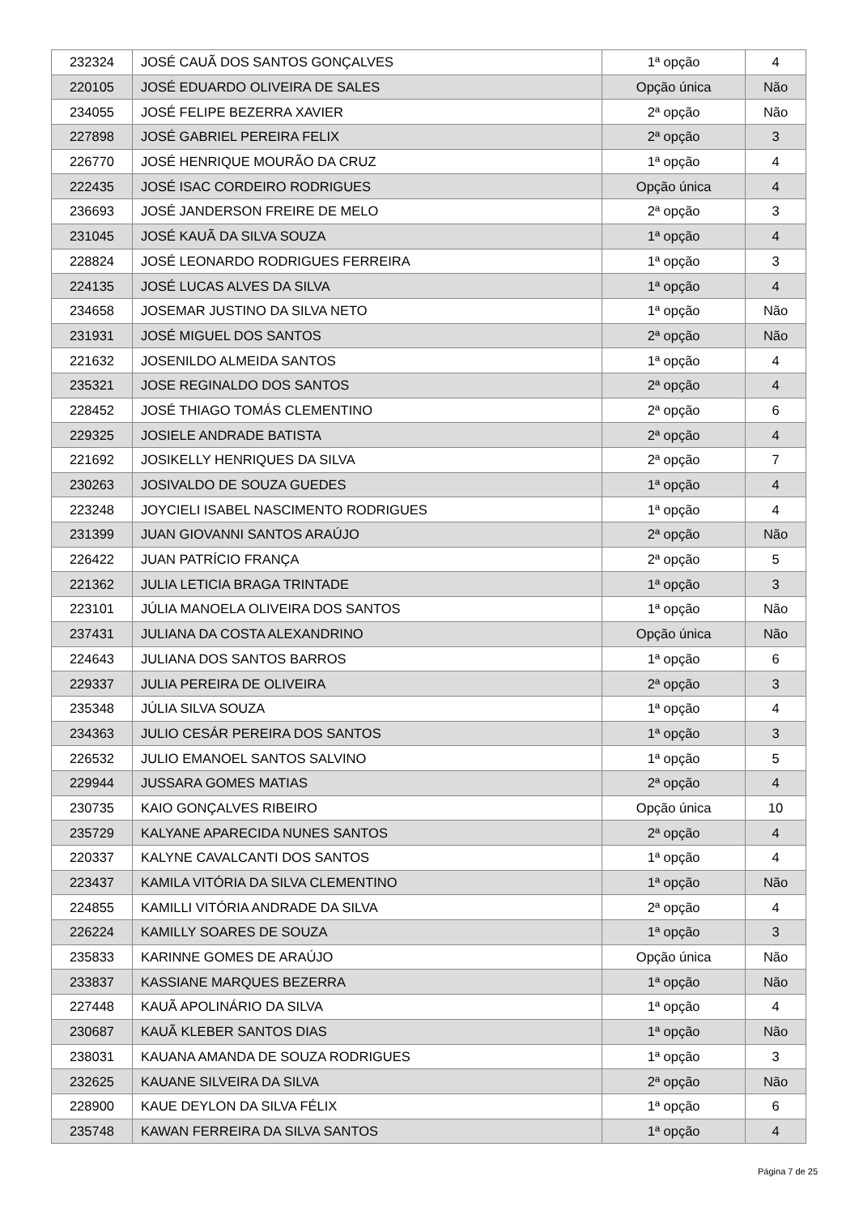| 232324 | JOSÉ CAUÃ DOS SANTOS GONÇALVES | 1ª opção | 4 |
| 220105 | JOSÉ EDUARDO OLIVEIRA DE SALES | Opção única | Não |
| 234055 | JOSÉ FELIPE BEZERRA XAVIER | 2ª opção | Não |
| 227898 | JOSÉ GABRIEL PEREIRA FELIX | 2ª opção | 3 |
| 226770 | JOSÉ HENRIQUE MOURÃO DA CRUZ | 1ª opção | 4 |
| 222435 | JOSÉ ISAC CORDEIRO RODRIGUES | Opção única | 4 |
| 236693 | JOSÉ JANDERSON FREIRE DE MELO | 2ª opção | 3 |
| 231045 | JOSÉ KAUÃ DA SILVA SOUZA | 1ª opção | 4 |
| 228824 | JOSÉ LEONARDO RODRIGUES FERREIRA | 1ª opção | 3 |
| 224135 | JOSÉ LUCAS ALVES DA SILVA | 1ª opção | 4 |
| 234658 | JOSEMAR JUSTINO DA SILVA NETO | 1ª opção | Não |
| 231931 | JOSÉ MIGUEL DOS SANTOS | 2ª opção | Não |
| 221632 | JOSENILDO ALMEIDA SANTOS | 1ª opção | 4 |
| 235321 | JOSE REGINALDO DOS SANTOS | 2ª opção | 4 |
| 228452 | JOSÉ THIAGO TOMÁS CLEMENTINO | 2ª opção | 6 |
| 229325 | JOSIELE ANDRADE BATISTA | 2ª opção | 4 |
| 221692 | JOSIKELLY HENRIQUES DA SILVA | 2ª opção | 7 |
| 230263 | JOSIVALDO DE SOUZA GUEDES | 1ª opção | 4 |
| 223248 | JOYCIELI ISABEL NASCIMENTO RODRIGUES | 1ª opção | 4 |
| 231399 | JUAN GIOVANNI SANTOS ARAÚJO | 2ª opção | Não |
| 226422 | JUAN PATRÍCIO FRANÇA | 2ª opção | 5 |
| 221362 | JULIA LETICIA BRAGA TRINTADE | 1ª opção | 3 |
| 223101 | JÚLIA MANOELA OLIVEIRA DOS SANTOS | 1ª opção | Não |
| 237431 | JULIANA DA COSTA ALEXANDRINO | Opção única | Não |
| 224643 | JULIANA DOS SANTOS BARROS | 1ª opção | 6 |
| 229337 | JULIA PEREIRA DE OLIVEIRA | 2ª opção | 3 |
| 235348 | JÚLIA SILVA SOUZA | 1ª opção | 4 |
| 234363 | JULIO CESÁR PEREIRA DOS SANTOS | 1ª opção | 3 |
| 226532 | JULIO EMANOEL SANTOS SALVINO | 1ª opção | 5 |
| 229944 | JUSSARA GOMES MATIAS | 2ª opção | 4 |
| 230735 | KAIO GONÇALVES RIBEIRO | Opção única | 10 |
| 235729 | KALYANE APARECIDA NUNES SANTOS | 2ª opção | 4 |
| 220337 | KALYNE CAVALCANTI DOS SANTOS | 1ª opção | 4 |
| 223437 | KAMILA VITÓRIA DA SILVA CLEMENTINO | 1ª opção | Não |
| 224855 | KAMILLI VITÓRIA ANDRADE DA SILVA | 2ª opção | 4 |
| 226224 | KAMILLY SOARES DE SOUZA | 1ª opção | 3 |
| 235833 | KARINNE GOMES DE ARAÚJO | Opção única | Não |
| 233837 | KASSIANE MARQUES BEZERRA | 1ª opção | Não |
| 227448 | KAUÃ APOLINÁRIO DA SILVA | 1ª opção | 4 |
| 230687 | KAUÃ KLEBER SANTOS DIAS | 1ª opção | Não |
| 238031 | KAUANA AMANDA DE SOUZA RODRIGUES | 1ª opção | 3 |
| 232625 | KAUANE SILVEIRA DA SILVA | 2ª opção | Não |
| 228900 | KAUE DEYLON DA SILVA FÉLIX | 1ª opção | 6 |
| 235748 | KAWAN FERREIRA DA SILVA SANTOS | 1ª opção | 4 |
Página 7 de 25